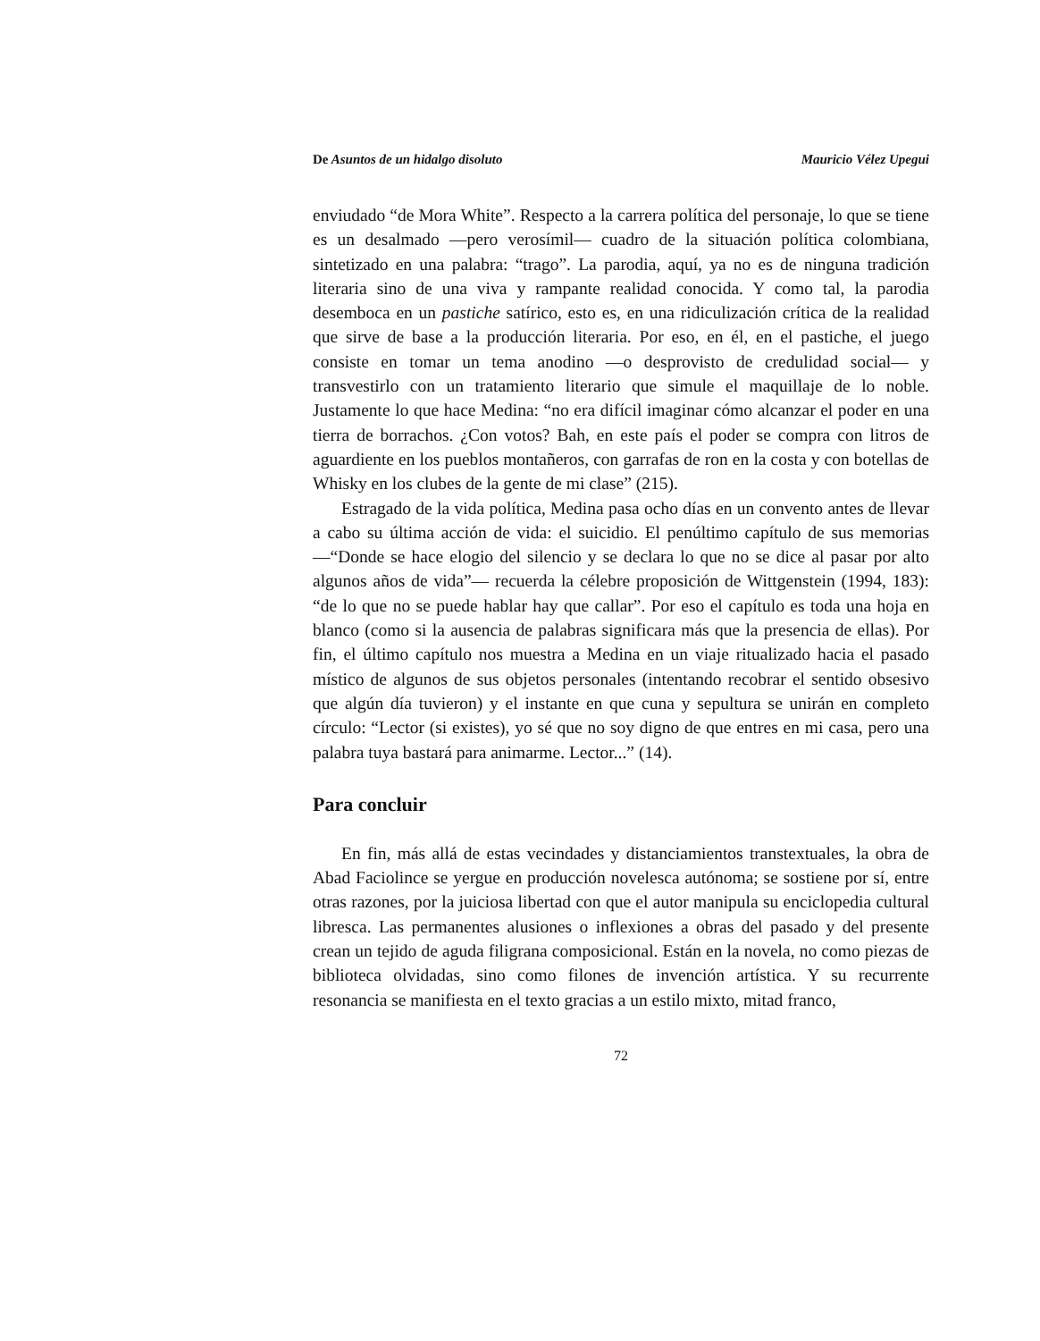De Asuntos de un hidalgo disoluto Mauricio Vélez Upegui
enviudado “de Mora White”. Respecto a la carrera política del personaje, lo que se tiene es un desalmado —pero verosímil— cuadro de la situación política colombiana, sintetizado en una palabra: “trago”. La parodia, aquí, ya no es de ninguna tradición literaria sino de una viva y rampante realidad conocida. Y como tal, la parodia desemboca en un pastiche satírico, esto es, en una ridiculización crítica de la realidad que sirve de base a la producción literaria. Por eso, en él, en el pastiche, el juego consiste en tomar un tema anodino —o desprovisto de credulidad social— y transvestirlo con un tratamiento literario que simule el maquillaje de lo noble. Justamente lo que hace Medina: “no era difícil imaginar cómo alcanzar el poder en una tierra de borrachos. ¿Con votos? Bah, en este país el poder se compra con litros de aguardiente en los pueblos montañeros, con garrafas de ron en la costa y con botellas de Whisky en los clubes de la gente de mi clase” (215).
Estragado de la vida política, Medina pasa ocho días en un convento antes de llevar a cabo su última acción de vida: el suicidio. El penúltimo capítulo de sus memorias —“Donde se hace elogio del silencio y se declara lo que no se dice al pasar por alto algunos años de vida”— recuerda la célebre proposición de Wittgenstein (1994, 183): “de lo que no se puede hablar hay que callar”. Por eso el capítulo es toda una hoja en blanco (como si la ausencia de palabras significara más que la presencia de ellas). Por fin, el último capítulo nos muestra a Medina en un viaje ritualizado hacia el pasado místico de algunos de sus objetos personales (intentando recobrar el sentido obsesivo que algún día tuvieron) y el instante en que cuna y sepultura se unirán en completo círculo: “Lector (si existes), yo sé que no soy digno de que entres en mi casa, pero una palabra tuya bastará para animarme. Lector...” (14).
Para concluir
En fin, más allá de estas vecindades y distanciamientos transtextuales, la obra de Abad Faciolince se yergue en producción novelesca autónoma; se sostiene por sí, entre otras razones, por la juiciosa libertad con que el autor manipula su enciclopedia cultural libresca. Las permanentes alusiones o inflexiones a obras del pasado y del presente crean un tejido de aguda filigrana composicional. Están en la novela, no como piezas de biblioteca olvidadas, sino como filones de invención artística. Y su recurrente resonancia se manifiesta en el texto gracias a un estilo mixto, mitad franco,
72